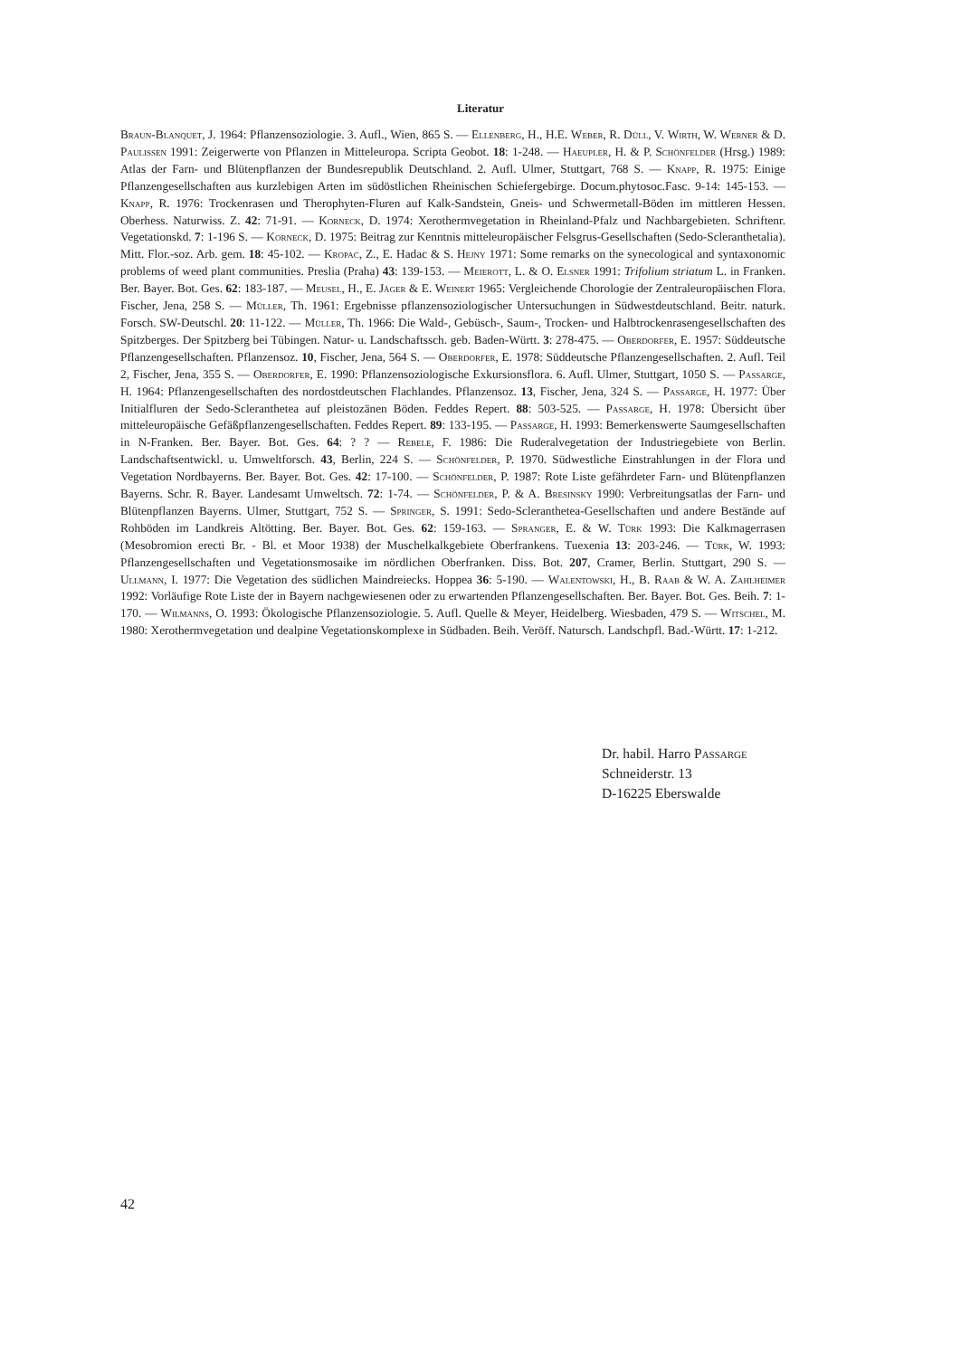Literatur
Braun-Blanquet, J. 1964: Pflanzensoziologie. 3. Aufl., Wien, 865 S. — Ellenberg, H., H.E. Weber, R. Düll, V. Wirth, W. Werner & D. Paulissen 1991: Zeigerwerte von Pflanzen in Mitteleuropa. Scripta Geobot. 18: 1-248. — Haeupler, H. & P. Schönfelder (Hrsg.) 1989: Atlas der Farn- und Blütenpflanzen der Bundesrepublik Deutschland. 2. Aufl. Ulmer, Stuttgart, 768 S. — Knapp, R. 1975: Einige Pflanzengesellschaften aus kurzlebigen Arten im südöstlichen Rheinischen Schiefergebirge. Docum.phytosoc.Fasc. 9-14: 145-153. — Knapp, R. 1976: Trockenrasen und Therophyten-Fluren auf Kalk-Sandstein, Gneis- und Schwermetall-Böden im mittleren Hessen. Oberhess. Naturwiss. Z. 42: 71-91. — Korneck, D. 1974: Xerothermvegetation in Rheinland-Pfalz und Nachbargebieten. Schriftenr. Vegetationskd. 7: 1-196 S. — Korneck, D. 1975: Beitrag zur Kenntnis mitteleuropäischer Felsgrus-Gesellschaften (Sedo-Scleranthetalia). Mitt. Flor.-soz. Arb. gem. 18: 45-102. — Kropac, Z., E. Hadac & S. Hejny 1971: Some remarks on the synecological and syntaxonomic problems of weed plant communities. Preslia (Praha) 43: 139-153. — Meierott, L. & O. Elsner 1991: Trifolium striatum L. in Franken. Ber. Bayer. Bot. Ges. 62: 183-187. — Meusel, H., E. Jäger & E. Weinert 1965: Vergleichende Chorologie der Zentraleuropäischen Flora. Fischer, Jena, 258 S. — Müller, Th. 1961: Ergebnisse pflanzensoziologischer Untersuchungen in Südwestdeutschland. Beitr. naturk. Forsch. SW-Deutschl. 20: 11-122. — Müller, Th. 1966: Die Wald-, Gebüsch-, Saum-, Trocken- und Halbtrockenrasengesellschaften des Spitzberges. Der Spitzberg bei Tübingen. Natur- u. Landschaftssch. geb. Baden-Württ. 3: 278-475. — Oberdorfer, E. 1957: Süddeutsche Pflanzengesellschaften. Pflanzensoz. 10, Fischer, Jena, 564 S. — Oberdorfer, E. 1978: Süddeutsche Pflanzengesellschaften. 2. Aufl. Teil 2, Fischer, Jena, 355 S. — Oberdorfer, E. 1990: Pflanzensoziologische Exkursionsflora. 6. Aufl. Ulmer, Stuttgart, 1050 S. — Passarge, H. 1964: Pflanzengesellschaften des nordostdeutschen Flachlandes. Pflanzensoz. 13, Fischer, Jena, 324 S. — Passarge, H. 1977: Über Initialfluren der Sedo-Scleranthetea auf pleistozänen Böden. Feddes Repert. 88: 503-525. — Passarge, H. 1978: Übersicht über mitteleuropäische Gefäßpflanzengesellschaften. Feddes Repert. 89: 133-195. — Passarge, H. 1993: Bemerkenswerte Saumgesellschaften in N-Franken. Ber. Bayer. Bot. Ges. 64: ? ? — Rebele, F. 1986: Die Ruderalvegetation der Industriegebiete von Berlin. Landschaftsentwickl. u. Umweltforsch. 43, Berlin, 224 S. — Schönfelder, P. 1970. Südwestliche Einstrahlungen in der Flora und Vegetation Nordbayerns. Ber. Bayer. Bot. Ges. 42: 17-100. — Schönfelder, P. 1987: Rote Liste gefährdeter Farn- und Blütenpflanzen Bayerns. Schr. R. Bayer. Landesamt Umweltsch. 72: 1-74. — Schönfelder, P. & A. Bresinsky 1990: Verbreitungsatlas der Farn- und Blütenpflanzen Bayerns. Ulmer, Stuttgart, 752 S. — Springer, S. 1991: Sedo-Scleranthetea-Gesellschaften und andere Bestände auf Rohböden im Landkreis Altötting. Ber. Bayer. Bot. Ges. 62: 159-163. — Spranger, E. & W. Türk 1993: Die Kalkmagerrasen (Mesobromion erecti Br. - Bl. et Moor 1938) der Muschelkalkgebiete Oberfrankens. Tuexenia 13: 203-246. — Türk, W. 1993: Pflanzengesellschaften und Vegetationsmosaike im nördlichen Oberfranken. Diss. Bot. 207, Cramer, Berlin. Stuttgart, 290 S. — Ullmann, I. 1977: Die Vegetation des südlichen Maindreiecks. Hoppea 36: 5-190. — Walentowski, H., B. Raab & W. A. Zahlheimer 1992: Vorläufige Rote Liste der in Bayern nachgewiesenen oder zu erwartenden Pflanzengesellschaften. Ber. Bayer. Bot. Ges. Beih. 7: 1-170. — Wilmanns, O. 1993: Ökologische Pflanzensoziologie. 5. Aufl. Quelle & Meyer, Heidelberg. Wiesbaden, 479 S. — Witschel, M. 1980: Xerothermvegetation und dealpine Vegetationskomplexe in Südbaden. Beih. Veröff. Natursch. Landschpfl. Bad.-Württ. 17: 1-212.
Dr. habil. Harro Passarge
Schneiderstr. 13
D-16225 Eberswalde
42